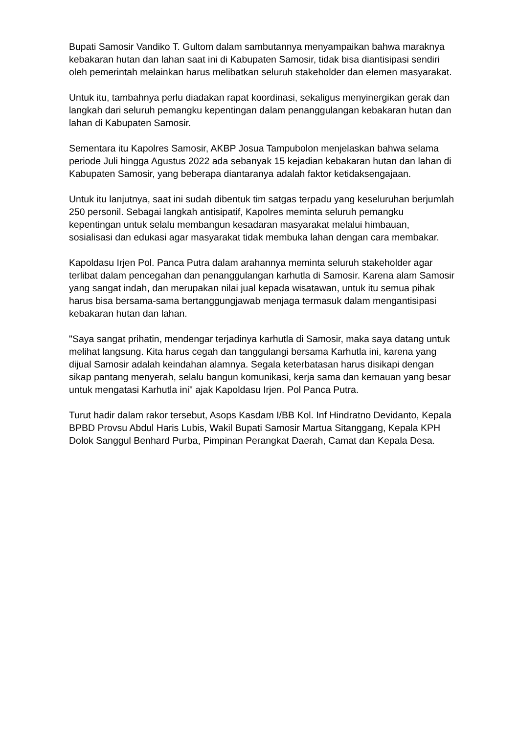Bupati Samosir Vandiko T. Gultom dalam sambutannya menyampaikan bahwa maraknya kebakaran hutan dan lahan saat ini di Kabupaten Samosir, tidak bisa diantisipasi sendiri oleh pemerintah melainkan harus melibatkan seluruh stakeholder dan elemen masyarakat.
Untuk itu, tambahnya perlu diadakan rapat koordinasi, sekaligus menyinergikan gerak dan langkah dari seluruh pemangku kepentingan dalam penanggulangan kebakaran hutan dan lahan di Kabupaten Samosir.
Sementara itu Kapolres Samosir, AKBP Josua Tampubolon menjelaskan bahwa selama periode Juli hingga Agustus 2022 ada sebanyak 15 kejadian kebakaran hutan dan lahan di Kabupaten Samosir, yang beberapa diantaranya adalah faktor ketidaksengajaan.
Untuk itu lanjutnya, saat ini sudah dibentuk tim satgas terpadu yang keseluruhan berjumlah 250 personil. Sebagai langkah antisipatif, Kapolres meminta seluruh pemangku kepentingan untuk selalu membangun kesadaran masyarakat melalui himbauan, sosialisasi dan edukasi agar masyarakat tidak membuka lahan dengan cara membakar.
Kapoldasu Irjen Pol. Panca Putra dalam arahannya meminta seluruh stakeholder agar terlibat dalam pencegahan dan penanggulangan karhutla di Samosir. Karena alam Samosir yang sangat indah, dan merupakan nilai jual kepada wisatawan, untuk itu semua pihak harus bisa bersama-sama bertanggungjawab menjaga termasuk dalam mengantisipasi kebakaran hutan dan lahan.
"Saya sangat prihatin, mendengar terjadinya karhutla di Samosir, maka saya datang untuk melihat langsung. Kita harus cegah dan tanggulangi bersama Karhutla ini, karena yang dijual Samosir adalah keindahan alamnya. Segala keterbatasan harus disikapi dengan sikap pantang menyerah, selalu bangun komunikasi, kerja sama dan kemauan yang besar untuk mengatasi Karhutla ini" ajak Kapoldasu Irjen. Pol Panca Putra.
Turut hadir dalam rakor tersebut, Asops Kasdam I/BB Kol. Inf Hindratno Devidanto, Kepala BPBD Provsu Abdul Haris Lubis, Wakil Bupati Samosir Martua Sitanggang, Kepala KPH Dolok Sanggul Benhard Purba, Pimpinan Perangkat Daerah, Camat dan Kepala Desa.